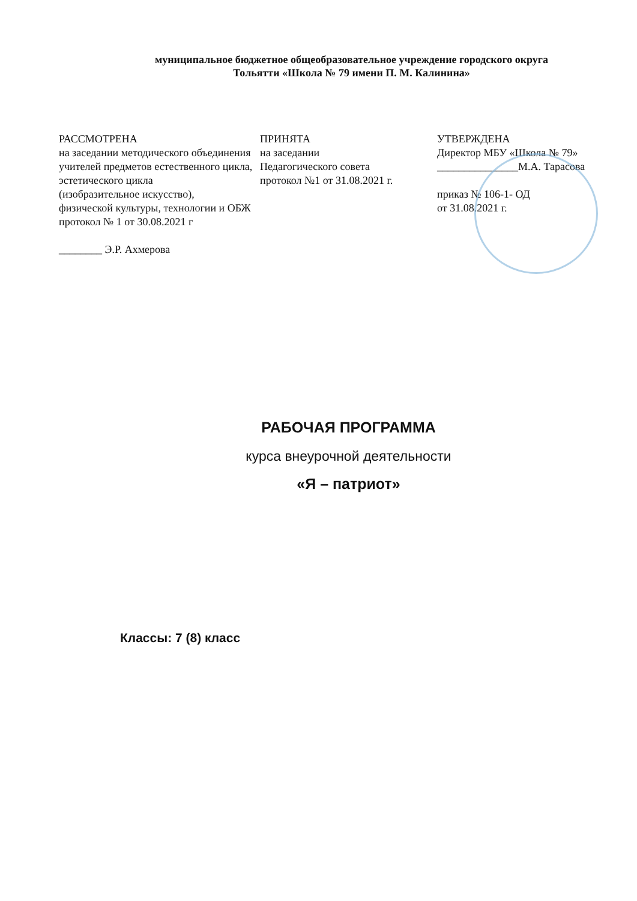муниципальное бюджетное общеобразовательное учреждение городского округа
Тольятти «Школа № 79 имени П. М. Калинина»
РАССМОТРЕНА
на заседании методического объединения учителей предметов естественного цикла,
эстетического цикла
(изобразительное искусство),
физической культуры, технологии и ОБЖ
протокол № 1 от 30.08.2021 г
________ Э.Р. Ахмерова
ПРИНЯТА
на заседании
Педагогического совета
протокол №1 от 31.08.2021 г.
УТВЕРЖДЕНА
Директор МБУ «Школа № 79»
_______________М.А. Тарасова
приказ № 106-1- ОД
от 31.08.2021 г.
РАБОЧАЯ ПРОГРАММА
курса внеурочной деятельности
«Я – патриот»
Классы: 7 (8) класс